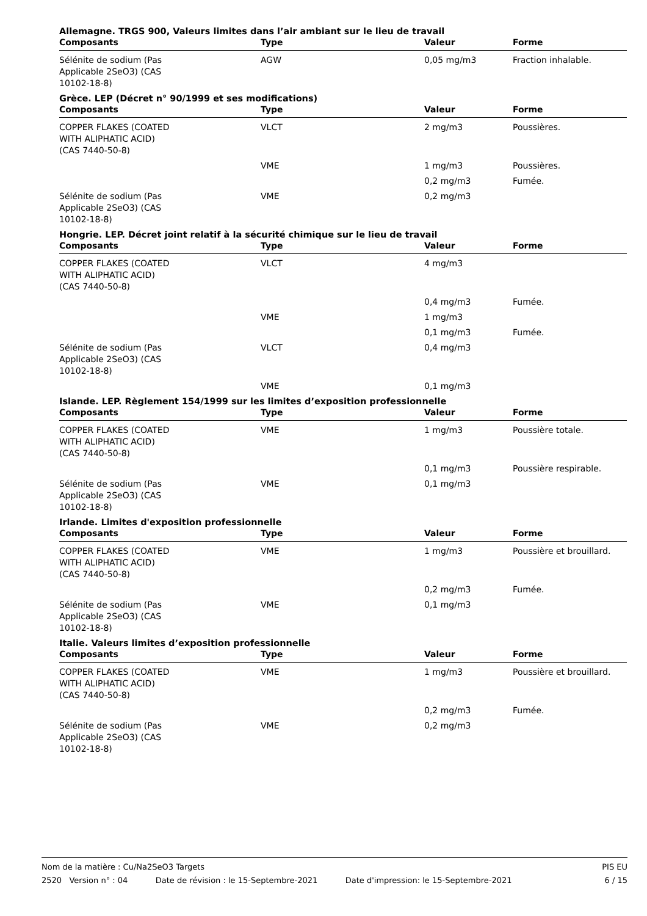Allemagne. TRGS 900, Valeurs limites dans l’air ambiant sur le lieu de travail
| Composants | Type | Valeur | Forme |
| --- | --- | --- | --- |
| Sélénite de sodium (Pas Applicable 2SeO3) (CAS 10102-18-8) | AGW | 0,05 mg/m3 | Fraction inhalable. |
Grèce. LEP (Décret n° 90/1999 et ses modifications)
| Composants | Type | Valeur | Forme |
| --- | --- | --- | --- |
| COPPER FLAKES (COATED WITH ALIPHATIC ACID) (CAS 7440-50-8) | VLCT | 2 mg/m3 | Poussières. |
| | VME | 1 mg/m3 | Poussières. |
| | | 0,2 mg/m3 | Fumée. |
| Sélénite de sodium (Pas Applicable 2SeO3) (CAS 10102-18-8) | VME | 0,2 mg/m3 | |
Hongrie. LEP. Décret joint relatif à la sécurité chimique sur le lieu de travail
| Composants | Type | Valeur | Forme |
| --- | --- | --- | --- |
| COPPER FLAKES (COATED WITH ALIPHATIC ACID) (CAS 7440-50-8) | VLCT | 4 mg/m3 | |
| | | 0,4 mg/m3 | Fumée. |
| | VME | 1 mg/m3 | |
| | | 0,1 mg/m3 | Fumée. |
| Sélénite de sodium (Pas Applicable 2SeO3) (CAS 10102-18-8) | VLCT | 0,4 mg/m3 | |
| | VME | 0,1 mg/m3 | |
Islande. LEP. Règlement 154/1999 sur les limites d’exposition professionnelle
| Composants | Type | Valeur | Forme |
| --- | --- | --- | --- |
| COPPER FLAKES (COATED WITH ALIPHATIC ACID) (CAS 7440-50-8) | VME | 1 mg/m3 | Poussière totale. |
| | | 0,1 mg/m3 | Poussière respirable. |
| Sélénite de sodium (Pas Applicable 2SeO3) (CAS 10102-18-8) | VME | 0,1 mg/m3 | |
Irlande. Limites d'exposition professionnelle
| Composants | Type | Valeur | Forme |
| --- | --- | --- | --- |
| COPPER FLAKES (COATED WITH ALIPHATIC ACID) (CAS 7440-50-8) | VME | 1 mg/m3 | Poussière et brouillard. |
| | | 0,2 mg/m3 | Fumée. |
| Sélénite de sodium (Pas Applicable 2SeO3) (CAS 10102-18-8) | VME | 0,1 mg/m3 | |
Italie. Valeurs limites d’exposition professionnelle
| Composants | Type | Valeur | Forme |
| --- | --- | --- | --- |
| COPPER FLAKES (COATED WITH ALIPHATIC ACID) (CAS 7440-50-8) | VME | 1 mg/m3 | Poussière et brouillard. |
| | | 0,2 mg/m3 | Fumée. |
| Sélénite de sodium (Pas Applicable 2SeO3) (CAS 10102-18-8) | VME | 0,2 mg/m3 | |
Nom de la matière : Cu/Na2SeO3 Targets PIS EU
2520 Version n° : 04 Date de révision : le 15-Septembre-2021 Date d'impression: le 15-Septembre-2021 6 / 15